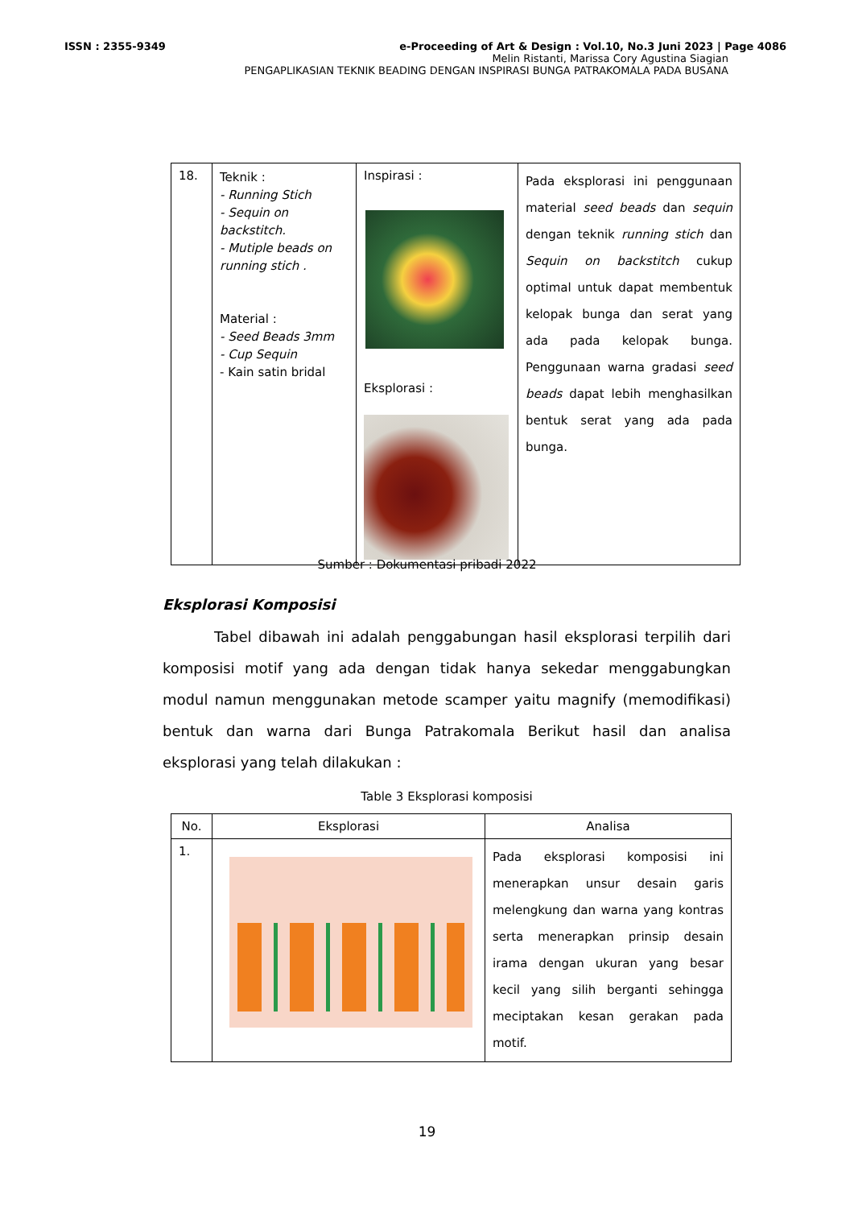ISSN : 2355-9349 e-Proceeding of Art & Design : Vol.10, No.3 Juni 2023 | Page 4086
Melin Ristanti, Marissa Cory Agustina Siagian
PENGAPLIKASIAN TEKNIK BEADING DENGAN INSPIRASI BUNGA PATRAKOMALA PADA BUSANA
| 18. | Teknik : - Running Stich - Sequin on backstitch. - Mutiple beads on running stich . Material : - Seed Beads 3mm - Cup Sequin - Kain satin bridal | Inspirasi : Eksplorasi : | Pada eksplorasi ini penggunaan material seed beads dan sequin dengan teknik running stich dan Sequin on backstitch cukup optimal untuk dapat membentuk kelopak bunga dan serat yang ada pada kelopak bunga. Penggunaan warna gradasi seed beads dapat lebih menghasilkan bentuk serat yang ada pada bunga. |
Sumber : Dokumentasi pribadi 2022
Eksplorasi Komposisi
Tabel dibawah ini adalah penggabungan hasil eksplorasi terpilih dari komposisi motif yang ada dengan tidak hanya sekedar menggabungkan modul namun menggunakan metode scamper yaitu magnify (memodifikasi) bentuk dan warna dari Bunga Patrakomala Berikut hasil dan analisa eksplorasi yang telah dilakukan :
Table 3 Eksplorasi komposisi
| No. | Eksplorasi | Analisa |
| --- | --- | --- |
| 1. | | Pada eksplorasi komposisi ini menerapkan unsur desain garis melengkung dan warna yang kontras serta menerapkan prinsip desain irama dengan ukuran yang besar kecil yang silih berganti sehingga meciptakan kesan gerakan pada motif. |
19